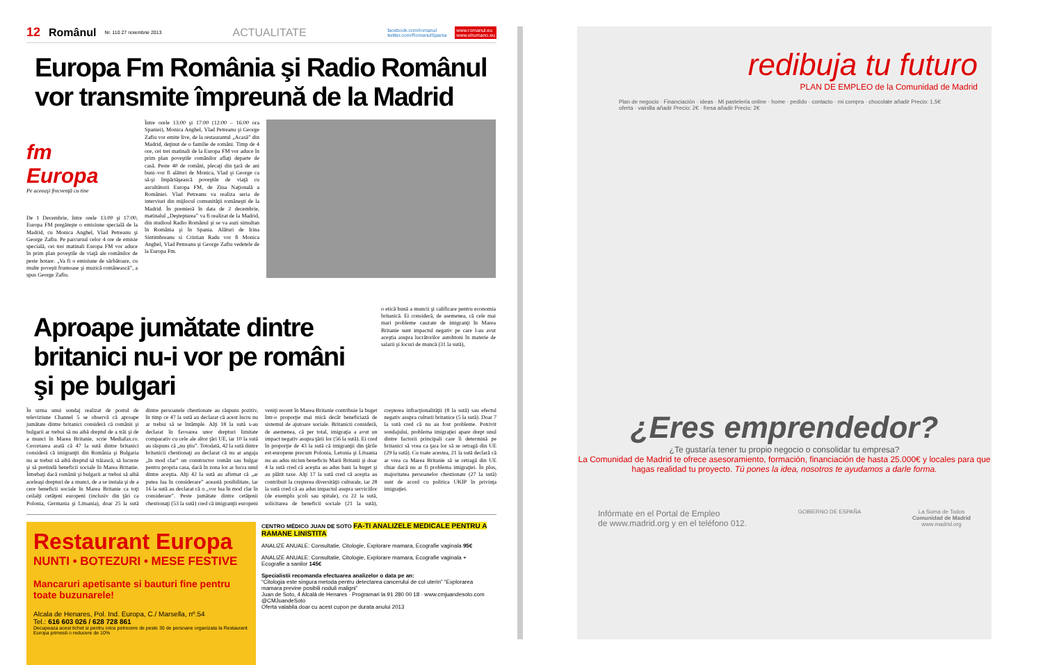12 Românul Nr. 110 27 noiembrie 2013 ACTUALITATE facebook.com/romanul
twitter.com/RomanulSpania www.romanul.eu
www.elrumano.eu
Europa Fm România şi Radio Românul vor transmite împreună de la Madrid
fm
Europa
Pe aceeaşi frecvenţă cu tine
De 1 Decembrie, între orele 13:00 şi 17:00, Europa FM pregăteşte o emisiune specială de la Madrid, cu Monica Anghel, Vlad Petreanu şi George Zafiu. Pe parcursul celor 4 ore de emisie specială, cei trei matinali Europa FM vor aduce în prim plan poveştile de viaţă ale românilor de peste hotare. „Va fi o emisiune de sărbătoare, cu multe poveşti frumoase şi muzică românească”, a spus George Zafiu.
Între orele 13:00 şi 17:00 (12:00 – 16:00 ora Spaniei), Monica Anghel, Vlad Petreanu şi George Zafiu vor emite live, de la restaurantul „Acasă” din Madrid, deţinut de o familie de români. Timp de 4 ore, cei trei matinali de la Europa FM vor aduce în prim plan poveştile românilor aflaţi departe de casă. Peste 40 de români, plecaţi din ţară de ani buni–vor fi alături de Monica, Vlad şi George ca să-şi împărtăşească poveştile de viaţă cu ascultătorii Europa FM, de Ziua Naţională a României. Vlad Petreanu va realiza seria de interviuri din mijlocul comunităţii româneşti de la Madrid. În premieră în data de 2 decembrie, matinalul „Deşteptarea” va fi realizat de la Madrid, din studioul Radio Românul şi se va auzi simultan în România şi în Spania. Alături de Irina Sintimbreanu si Cristian Radu vor fi Monica Anghel, Vlad Petreanu şi George Zafiu vedetele de la Europa Fm.
Aproape jumătate dintre britanici nu-i vor pe români şi pe bulgari
o etică bună a muncii şi calificare pentru economia britanică. Ei consideră, de asemenea, că cele mai mari probleme cauzate de imigranţi în Marea Britanie sunt impactul negativ pe care l-au avut aceştia asupra lucrătorilor autohtoni în materie de salarii şi locuri de muncă (31 la sută),
În urma unui sondaj realizat de postul de televiziune Channel 5 se observă că aproape jumătate dintre britanici consideră că românii şi bulgarii ar trebui să nu aibă dreptul de a trăi şi de a munci în Marea Britanie, scrie Mediafax.ro. Cercetarea arată că 47 la sută dintre britanici consideră că imigranţii din România şi Bulgaria nu ar trebui să aibă dreptul să trăiască, să lucreze şi să pretindă beneficii sociale în Marea Britanie. Întrebaţi dacă românii şi bulgarii ar trebui să aibă aceleaşi drepturi de a munci, de a se instala şi de a cere beneficii sociale în Marea Britanie ca toţi ceilalţi cetăţeni europeni (inclusiv din ţări ca Polonia, Germania şi Lituania), doar 25 la sută dintre persoanele chestionate au răspuns pozitiv, în timp ce 47 la sută au declarat că acest lucru nu ar trebui să se întâmple. Alţi 18 la sută s-au declarat în favoarea unor drepturi limitate comparativ cu cele ale altor ţări UE, iar 10 la sută au răspuns că „nu ştiu”. Totodată, 42 la sută dintre britanicii chestionaţi au declarat că nu ar angaja „în mod clar” un constructor român sau bulgar pentru propria casa, dacă în zona lor ar lucra unul dintre aceştia. Alţi 42 la sută au afirmat că „ar putea lua în considerare” această posibilitate, iar 16 la sută au declarat că o „vor lua în mod clar în considerare”. Peste jumătate dintre cetăţenii chestionaţi (53 la sută) cred că imigranţii europeni veniţi recent în Marea Britanie contribuie la buget într-o proporţie mai mică decât beneficiază de sistemul de ajutoare sociale. Britanicii consideră, de asemenea, că per total, imigraţia a avut un impact negativ asupra ţării lor (56 la sută). Ei cred în proporţie de 43 la sută că imigranţii din ţările est-europene precum Polonia, Letonia şi Lituania nu au adus niciun beneficiu Marii Britanii şi doar 4 la sută cred că aceştia au adus bani la buget şi au plătit taxe. Alţi 17 la sută cred că aceştia au contribuit la creşterea diversităţii culturale, iar 28 la sută cred că au adus impactul asupra serviciilor (de exemplu şcoli sau spitale), cu 22 la sută, solicitarea de beneficii sociale (21 la sută), creşterea infracţionalităţii (8 la sută) sau efectul negativ asupra culturii britanice (5 la sută). Doar 7 la sută cred că nu au fost probleme. Potrivit sondajului, problema imigraţiei apare drept unul dintre factorii principali care îi determină pe britanici să vrea ca ţara lor să se retragă din UE (29 la sută). Cu toate acestea, 21 la sută declară că ar vrea ca Marea Britanie să se retragă din UE chiar dacă nu ar fi problema imigraţiei. În plus, majoritatea persoanelor chestionate (27 la sută) sunt de acord cu politica UKIP în privinţa imigraţiei.
Restaurant Europa
NUNTI • BOTEZURI • MESE FESTIVE
Mancaruri apetisante si bauturi fine pentru toate buzunarele!
Alcala de Henares, Pol. Ind. Europa, C./ Marsella, nº.54
Tel.: 616 603 026 / 628 728 861
Decupeaza acest tichet si pentru orice petrecere de peste 30 de persoane organizata la Restaurant Europa primesti o reducere de 10%
CENTRO MÉDICO JUAN DE SOTO FA-TI ANALIZELE MEDICALE PENTRU A RAMANE LINISTITA
ANALIZE ANUALE: Consultatie, Citologie, Explorare mamara, Ecografie vaginala 95€
ANALIZE ANUALE: Consultatie, Citologie, Explorare mamara, Ecografie vaginala + Ecografie a sanilor 145€
Specialistii recomanda efectuarea analizelor o data pe an:
“Citologia este singura metoda pentru detectarea cancerului de col uterin” “Explorarea mamara previne posibili noduli maligni”
Juan de Soto, 4 Alcalá de Henares · Programari la 91 280 00 18 · www.cmjuandesoto.com @CMJuandeSoto
Oferta valabila doar cu acest cupon pe durata anului 2013
redibuja tu futuro
PLAN DE EMPLEO de la Comunidad de Madrid
Plan de negocio · Financiación · ideas · Mi pastelería online · home · pedido · contacto · mi compra · chocolate añadir Precio: 1,5€ oferta · vainilla añadir Precio: 2€ · fresa añadir Precio: 2€
¿Eres emprendedor?
¿Te gustaría tener tu propio negocio o consolidar tu empresa?
La Comunidad de Madrid te ofrece asesoramiento, formación, financiación de hasta 25.000€ y locales para que hagas realidad tu proyecto. Tú pones la idea, nosotros te ayudamos a darle forma.
Infórmate en el Portal de Empleo
de www.madrid.org y en el teléfono 012. GOBIERNO DE ESPAÑA La Suma de Todos
Comunidad de Madrid
www.madrid.org